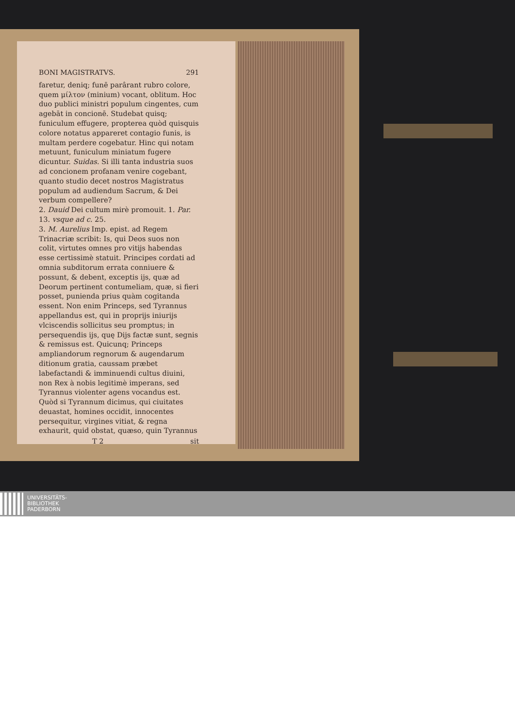BONI MAGISTRATVS. 291
faretur, deniq; funē parârant rubro colore, quem μίλτον (minium) vocant, oblitum. Hoc duo publici ministri populum cingentes, cum agebāt in concionē. Studebat quisq; funiculum effugere, propterea quòd quisquis colore notatus appareret contagio funis, is multam perdere cogebatur. Hinc qui notam metuunt, funiculum miniatum fugere dicuntur. Suidas. Si illi tanta industria suos ad concionem profanam venire cogebant, quanto studio decet nostros Magistratus populum ad audiendum Sacrum, & Dei verbum compellere?
2. Dauid Dei cultum mirè promouit. 1. Par. 13. vsque ad c. 25.
3. M. Aurelius Imp. epist. ad Regem Trinacriæ scribit: Is, qui Deos suos non colit, virtutes omnes pro vitijs habendas esse certissimè statuit. Principes cordati ad omnia subditorum errata conniuere & possunt, & debent, exceptis ijs, quæ ad Deorum pertinent contumeliam, quæ, si fieri posset, punienda prius quàm cogitanda essent. Non enim Princeps, sed Tyrannus appellandus est, qui in proprijs iniurijs vlciscendis sollicitus seu promptus; in persequendis ijs, quę Dijs factæ sunt, segnis & remissus est. Quicunq; Princeps ampliandorum regnorum & augendarum ditionum gratia, caussam præbet labefactandi & imminuendi cultus diuini, non Rex à nobis legitimè imperans, sed Tyrannus violenter agens vocandus est. Quòd si Tyrannum dicimus, qui ciuitates deuastat, homines occidit, innocentes persequitur, virgines vitiat, & regna exhaurit, quid obstat, quæso, quin Tyrannus
T 2 sit
UNIVERSITÄTS-
BIBLIOTHEK
PADERBORN